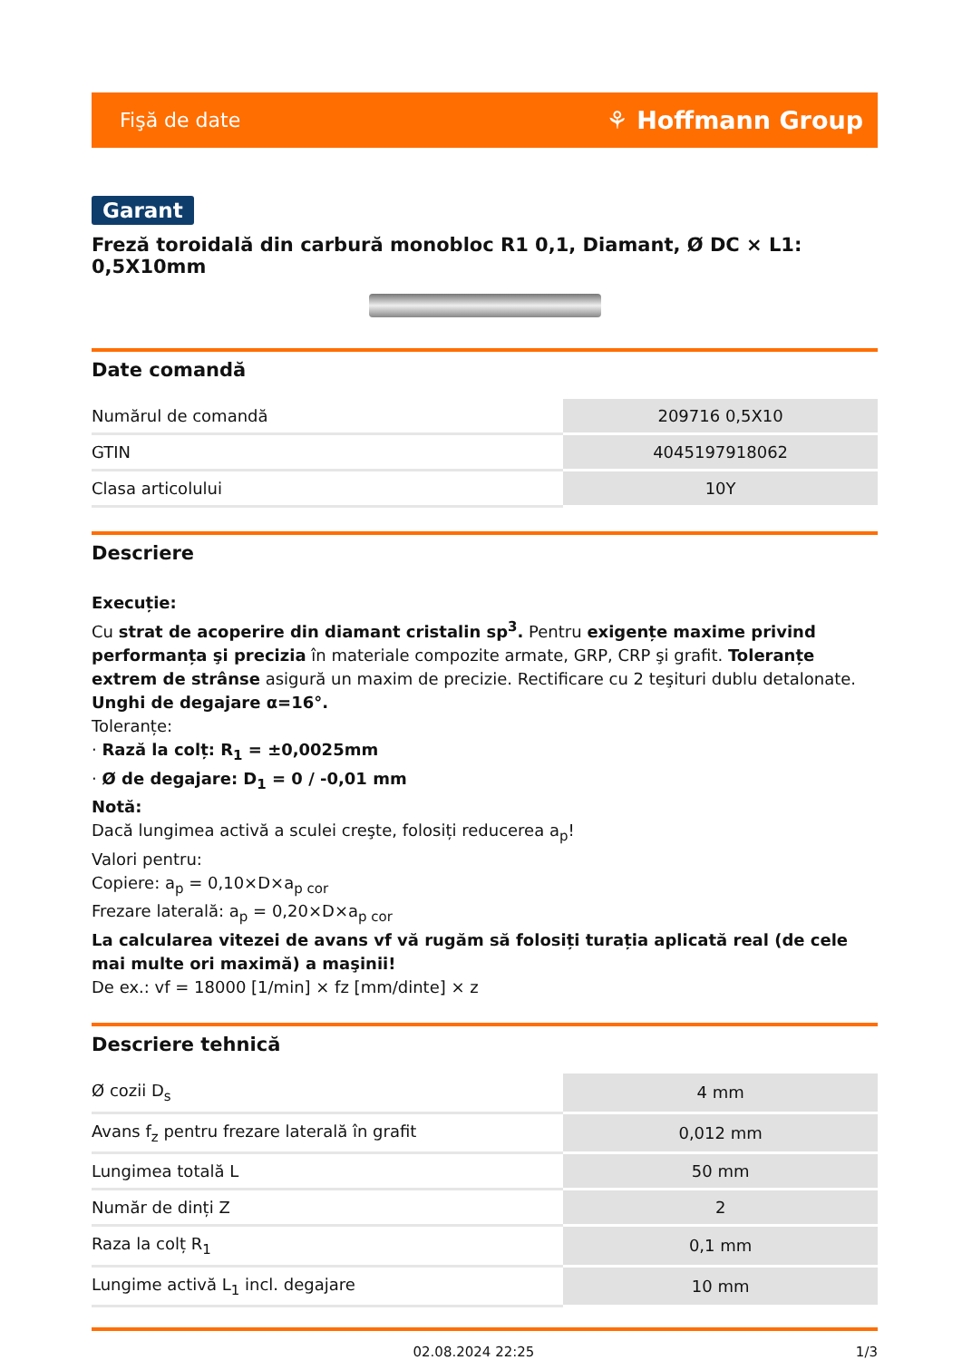Fişă de date ⚘ Hoffmann Group
Garant
Freză toroidală din carbură monobloc R1 0,1, Diamant, Ø DC × L1: 0,5X10mm
Date comandă
| Numărul de comandă | 209716 0,5X10 |
| GTIN | 4045197918062 |
| Clasa articolului | 10Y |
Descriere
Execuție:
Cu strat de acoperire din diamant cristalin sp<sup>3</sup>. Pentru exigențe maxime privind performanța şi precizia în materiale compozite armate, GRP, CRP şi grafit. Toleranțe extrem de strânse asigură un maxim de precizie. Rectificare cu 2 teşituri dublu detalonate. Unghi de degajare α=16°.
Toleranțe:
· Rază la colț: R<sub>1</sub> = ±0,0025mm
· Ø de degajare: D<sub>1</sub> = 0 / -0,01 mm
Notă:
Dacă lungimea activă a sculei creşte, folosiți reducerea a<sub>p</sub>!
Valori pentru:
Copiere: a<sub>p</sub> = 0,10×D×a<sub>p cor</sub>
Frezare laterală: a<sub>p</sub> = 0,20×D×a<sub>p cor</sub>
La calcularea vitezei de avans vf vă rugăm să folosiți turația aplicată real (de cele mai multe ori maximă) a maşinii!
De ex.: vf = 18000 [1/min] × fz [mm/dinte] × z
Descriere tehnică
| Ø cozii D<sub>s</sub> | 4 mm |
| Avans f<sub>z</sub> pentru frezare laterală în grafit | 0,012 mm |
| Lungimea totală L | 50 mm |
| Număr de dinți Z | 2 |
| Raza la colț R<sub>1</sub> | 0,1 mm |
| Lungime activă L<sub>1</sub> incl. degajare | 10 mm |
02.08.2024 22:25 1/3